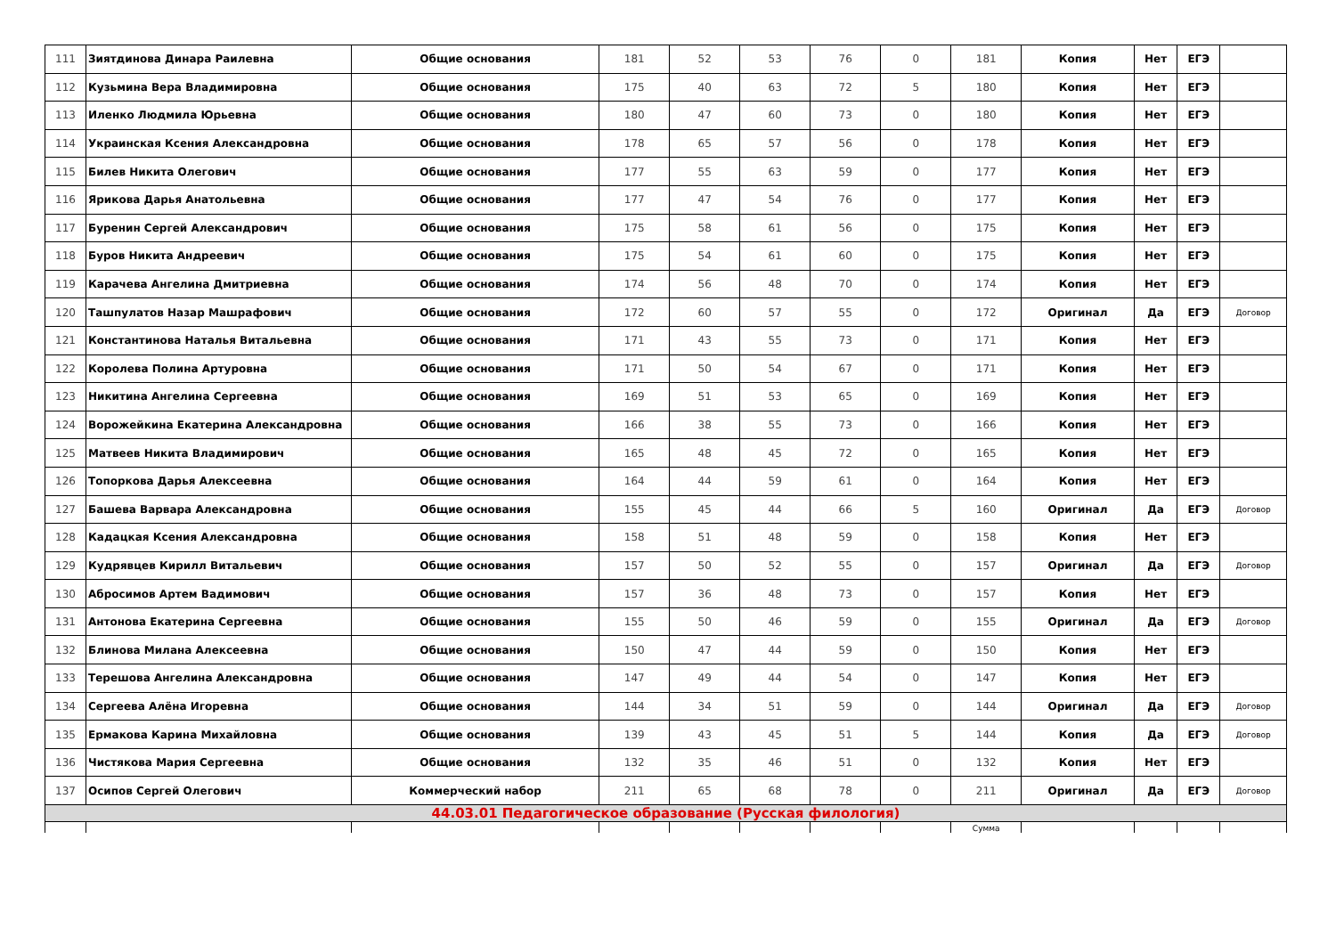| 111 | Зиятдинова Динара Раилевна | Общие основания | 181 | 52 | 53 | 76 | 0 | 181 | Копия | Нет | ЕГЭ | |
| 112 | Кузьмина Вера Владимировна | Общие основания | 175 | 40 | 63 | 72 | 5 | 180 | Копия | Нет | ЕГЭ | |
| 113 | Иленко Людмила Юрьевна | Общие основания | 180 | 47 | 60 | 73 | 0 | 180 | Копия | Нет | ЕГЭ | |
| 114 | Украинская Ксения Александровна | Общие основания | 178 | 65 | 57 | 56 | 0 | 178 | Копия | Нет | ЕГЭ | |
| 115 | Билев Никита Олегович | Общие основания | 177 | 55 | 63 | 59 | 0 | 177 | Копия | Нет | ЕГЭ | |
| 116 | Ярикова Дарья Анатольевна | Общие основания | 177 | 47 | 54 | 76 | 0 | 177 | Копия | Нет | ЕГЭ | |
| 117 | Буренин Сергей Александрович | Общие основания | 175 | 58 | 61 | 56 | 0 | 175 | Копия | Нет | ЕГЭ | |
| 118 | Буров Никита Андреевич | Общие основания | 175 | 54 | 61 | 60 | 0 | 175 | Копия | Нет | ЕГЭ | |
| 119 | Карачева Ангелина Дмитриевна | Общие основания | 174 | 56 | 48 | 70 | 0 | 174 | Копия | Нет | ЕГЭ | |
| 120 | Ташпулатов Назар Машрафович | Общие основания | 172 | 60 | 57 | 55 | 0 | 172 | Оригинал | Да | ЕГЭ | Договор |
| 121 | Константинова Наталья Витальевна | Общие основания | 171 | 43 | 55 | 73 | 0 | 171 | Копия | Нет | ЕГЭ | |
| 122 | Королева Полина Артуровна | Общие основания | 171 | 50 | 54 | 67 | 0 | 171 | Копия | Нет | ЕГЭ | |
| 123 | Никитина Ангелина Сергеевна | Общие основания | 169 | 51 | 53 | 65 | 0 | 169 | Копия | Нет | ЕГЭ | |
| 124 | Ворожейкина Екатерина Александровна | Общие основания | 166 | 38 | 55 | 73 | 0 | 166 | Копия | Нет | ЕГЭ | |
| 125 | Матвеев Никита Владимирович | Общие основания | 165 | 48 | 45 | 72 | 0 | 165 | Копия | Нет | ЕГЭ | |
| 126 | Топоркова Дарья Алексеевна | Общие основания | 164 | 44 | 59 | 61 | 0 | 164 | Копия | Нет | ЕГЭ | |
| 127 | Башева Варвара Александровна | Общие основания | 155 | 45 | 44 | 66 | 5 | 160 | Оригинал | Да | ЕГЭ | Договор |
| 128 | Кадацкая Ксения Александровна | Общие основания | 158 | 51 | 48 | 59 | 0 | 158 | Копия | Нет | ЕГЭ | |
| 129 | Кудрявцев Кирилл Витальевич | Общие основания | 157 | 50 | 52 | 55 | 0 | 157 | Оригинал | Да | ЕГЭ | Договор |
| 130 | Абросимов Артем Вадимович | Общие основания | 157 | 36 | 48 | 73 | 0 | 157 | Копия | Нет | ЕГЭ | |
| 131 | Антонова Екатерина Сергеевна | Общие основания | 155 | 50 | 46 | 59 | 0 | 155 | Оригинал | Да | ЕГЭ | Договор |
| 132 | Блинова Милана Алексеевна | Общие основания | 150 | 47 | 44 | 59 | 0 | 150 | Копия | Нет | ЕГЭ | |
| 133 | Терешова Ангелина Александровна | Общие основания | 147 | 49 | 44 | 54 | 0 | 147 | Копия | Нет | ЕГЭ | |
| 134 | Сергеева Алёна Игоревна | Общие основания | 144 | 34 | 51 | 59 | 0 | 144 | Оригинал | Да | ЕГЭ | Договор |
| 135 | Ермакова Карина Михайловна | Общие основания | 139 | 43 | 45 | 51 | 5 | 144 | Копия | Да | ЕГЭ | Договор |
| 136 | Чистякова Мария Сергеевна | Общие основания | 132 | 35 | 46 | 51 | 0 | 132 | Копия | Нет | ЕГЭ | |
| 137 | Осипов Сергей Олегович | Коммерческий набор | 211 | 65 | 68 | 78 | 0 | 211 | Оригинал | Да | ЕГЭ | Договор |
| 44.03.01 Педагогическое образование (Русская филология) | | | | | | | | | | | | |
| | | | | | | | | Сумма | | | | |